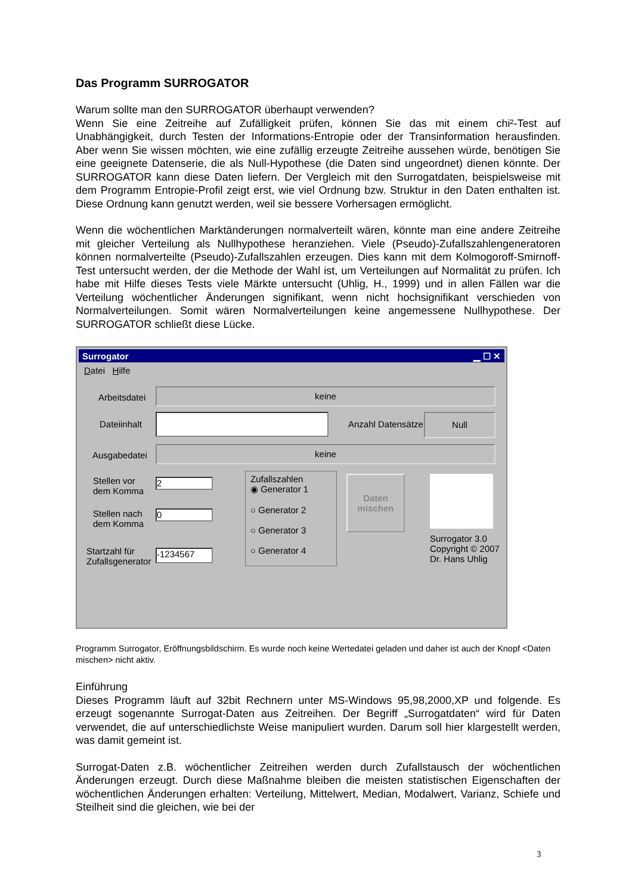Das Programm SURROGATOR
Warum sollte man den SURROGATOR überhaupt verwenden?
Wenn Sie eine Zeitreihe auf Zufälligkeit prüfen, können Sie das mit einem chi²-Test auf Unabhängigkeit, durch Testen der Informations-Entropie oder der Transinformation herausfinden. Aber wenn Sie wissen möchten, wie eine zufällig erzeugte Zeitreihe aussehen würde, benötigen Sie eine geeignete Datenserie, die als Null-Hypothese (die Daten sind ungeordnet) dienen könnte. Der SURROGATOR kann diese Daten liefern. Der Vergleich mit den Surrogatdaten, beispielsweise mit dem Programm Entropie-Profil zeigt erst, wie viel Ordnung bzw. Struktur in den Daten enthalten ist. Diese Ordnung kann genutzt werden, weil sie bessere Vorhersagen ermöglicht.
Wenn die wöchentlichen Marktänderungen normalverteilt wären, könnte man eine andere Zeitreihe mit gleicher Verteilung als Nullhypothese heranziehen. Viele (Pseudo)-Zufallszahlengeneratoren können normalverteilte (Pseudo)-Zufallszahlen erzeugen. Dies kann mit dem Kolmogoroff-Smirnoff-Test untersucht werden, der die Methode der Wahl ist, um Verteilungen auf Normalität zu prüfen. Ich habe mit Hilfe dieses Tests viele Märkte untersucht (Uhlig, H., 1999) und in allen Fällen war die Verteilung wöchentlicher Änderungen signifikant, wenn nicht hochsignifikant verschieden von Normalverteilungen. Somit wären Normalverteilungen keine angemessene Nullhypothese. Der SURROGATOR schließt diese Lücke.
Surrogator ▁ ☐ ✕
Datei Hilfe
Arbeitsdatei
keine
Dateiinhalt Anzahl Datensätze
Null
Ausgabedatei
keine
Stellen vor
dem Komma
2
Stellen nach
dem Komma
0
Startzahl für
Zufallsgenerator
-1234567
Zufallszahlen
◉ Generator 1
○ Generator 2
○ Generator 3
○ Generator 4
Daten
mischen
Surrogator 3.0
Copyright © 2007
Dr. Hans Uhlig
Programm Surrogator, Eröffnungsbildschirm. Es wurde noch keine Wertedatei geladen und daher ist auch der Knopf <Daten mischen> nicht aktiv.
Einführung
Dieses Programm läuft auf 32bit Rechnern unter MS-Windows 95,98,2000,XP und folgende. Es erzeugt sogenannte Surrogat-Daten aus Zeitreihen. Der Begriff „Surrogatdaten“ wird für Daten verwendet, die auf unterschiedlichste Weise manipuliert wurden. Darum soll hier klargestellt werden, was damit gemeint ist.
Surrogat-Daten z.B. wöchentlicher Zeitreihen werden durch Zufallstausch der wöchentlichen Änderungen erzeugt. Durch diese Maßnahme bleiben die meisten statistischen Eigenschaften der wöchentlichen Änderungen erhalten: Verteilung, Mittelwert, Median, Modalwert, Varianz, Schiefe und Steilheit sind die gleichen, wie bei der
3